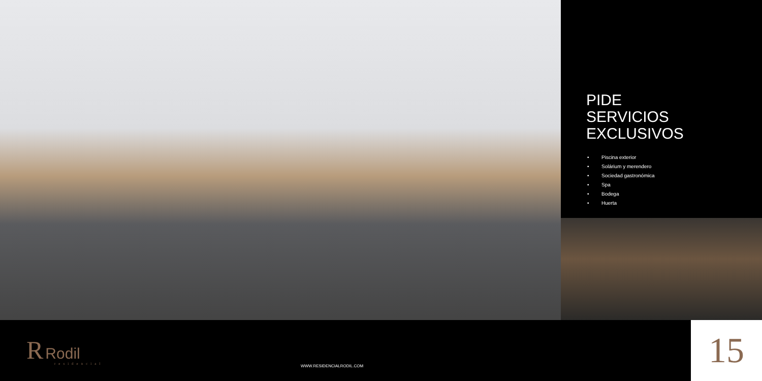PIDE
SERVICIOS
EXCLUSIVOS
• Piscina exterior
• Solárium y merendero
• Sociedad gastronómica
• Spa
• Bodega
• Huerta
R Rodil
residencial
WWW.RESIDENCIALRODIL.COM
15